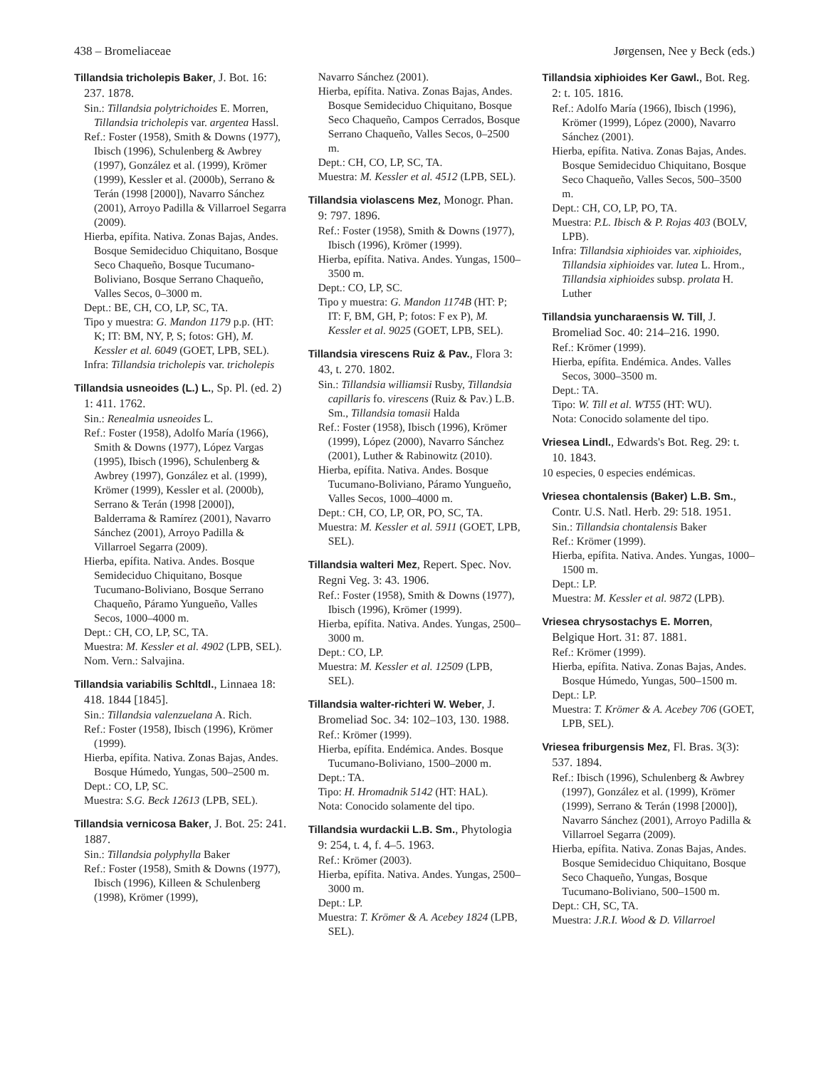438 – Bromeliaceae Jørgensen, Nee y Beck (eds.)
Tillandsia tricholepis Baker, J. Bot. 16: 237. 1878.
Sin.: Tillandsia polytrichoides E. Morren, Tillandsia tricholepis var. argentea Hassl.
Ref.: Foster (1958), Smith & Downs (1977), Ibisch (1996), Schulenberg & Awbrey (1997), González et al. (1999), Krömer (1999), Kessler et al. (2000b), Serrano & Terán (1998 [2000]), Navarro Sánchez (2001), Arroyo Padilla & Villarroel Segarra (2009).
Hierba, epífita. Nativa. Zonas Bajas, Andes. Bosque Semideciduo Chiquitano, Bosque Seco Chaqueño, Bosque Tucumano-Boliviano, Bosque Serrano Chaqueño, Valles Secos, 0–3000 m.
Dept.: BE, CH, CO, LP, SC, TA.
Tipo y muestra: G. Mandon 1179 p.p. (HT: K; IT: BM, NY, P, S; fotos: GH), M. Kessler et al. 6049 (GOET, LPB, SEL).
Infra: Tillandsia tricholepis var. tricholepis
Tillandsia usneoides (L.) L., Sp. Pl. (ed. 2) 1: 411. 1762.
Sin.: Renealmia usneoides L.
Ref.: Foster (1958), Adolfo María (1966), Smith & Downs (1977), López Vargas (1995), Ibisch (1996), Schulenberg & Awbrey (1997), González et al. (1999), Krömer (1999), Kessler et al. (2000b), Serrano & Terán (1998 [2000]), Balderrama & Ramírez (2001), Navarro Sánchez (2001), Arroyo Padilla & Villarroel Segarra (2009).
Hierba, epífita. Nativa. Andes. Bosque Semideciduo Chiquitano, Bosque Tucumano-Boliviano, Bosque Serrano Chaqueño, Páramo Yungueño, Valles Secos, 1000–4000 m.
Dept.: CH, CO, LP, SC, TA.
Muestra: M. Kessler et al. 4902 (LPB, SEL).
Nom. Vern.: Salvajina.
Tillandsia variabilis Schltdl., Linnaea 18: 418. 1844 [1845].
Sin.: Tillandsia valenzuelana A. Rich.
Ref.: Foster (1958), Ibisch (1996), Krömer (1999).
Hierba, epífita. Nativa. Zonas Bajas, Andes. Bosque Húmedo, Yungas, 500–2500 m.
Dept.: CO, LP, SC.
Muestra: S.G. Beck 12613 (LPB, SEL).
Tillandsia vernicosa Baker, J. Bot. 25: 241. 1887.
Sin.: Tillandsia polyphylla Baker
Ref.: Foster (1958), Smith & Downs (1977), Ibisch (1996), Killeen & Schulenberg (1998), Krömer (1999),
Navarro Sánchez (2001).
Hierba, epífita. Nativa. Zonas Bajas, Andes. Bosque Semideciduo Chiquitano, Bosque Seco Chaqueño, Campos Cerrados, Bosque Serrano Chaqueño, Valles Secos, 0–2500 m.
Dept.: CH, CO, LP, SC, TA.
Muestra: M. Kessler et al. 4512 (LPB, SEL).
Tillandsia violascens Mez, Monogr. Phan. 9: 797. 1896.
Ref.: Foster (1958), Smith & Downs (1977), Ibisch (1996), Krömer (1999).
Hierba, epífita. Nativa. Andes. Yungas, 1500–3500 m.
Dept.: CO, LP, SC.
Tipo y muestra: G. Mandon 1174B (HT: P; IT: F, BM, GH, P; fotos: F ex P), M. Kessler et al. 9025 (GOET, LPB, SEL).
Tillandsia virescens Ruiz & Pav., Flora 3: 43, t. 270. 1802.
Sin.: Tillandsia williamsii Rusby, Tillandsia capillaris fo. virescens (Ruiz & Pav.) L.B. Sm., Tillandsia tomasii Halda
Ref.: Foster (1958), Ibisch (1996), Krömer (1999), López (2000), Navarro Sánchez (2001), Luther & Rabinowitz (2010).
Hierba, epífita. Nativa. Andes. Bosque Tucumano-Boliviano, Páramo Yungueño, Valles Secos, 1000–4000 m.
Dept.: CH, CO, LP, OR, PO, SC, TA.
Muestra: M. Kessler et al. 5911 (GOET, LPB, SEL).
Tillandsia walteri Mez, Repert. Spec. Nov. Regni Veg. 3: 43. 1906.
Ref.: Foster (1958), Smith & Downs (1977), Ibisch (1996), Krömer (1999).
Hierba, epífita. Nativa. Andes. Yungas, 2500–3000 m.
Dept.: CO, LP.
Muestra: M. Kessler et al. 12509 (LPB, SEL).
Tillandsia walter-richteri W. Weber, J. Bromeliad Soc. 34: 102–103, 130. 1988.
Ref.: Krömer (1999).
Hierba, epífita. Endémica. Andes. Bosque Tucumano-Boliviano, 1500–2000 m.
Dept.: TA.
Tipo: H. Hromadnik 5142 (HT: HAL).
Nota: Conocido solamente del tipo.
Tillandsia wurdackii L.B. Sm., Phytologia 9: 254, t. 4, f. 4–5. 1963.
Ref.: Krömer (2003).
Hierba, epífita. Nativa. Andes. Yungas, 2500–3000 m.
Dept.: LP.
Muestra: T. Krömer & A. Acebey 1824 (LPB, SEL).
Tillandsia xiphioides Ker Gawl., Bot. Reg. 2: t. 105. 1816.
Ref.: Adolfo María (1966), Ibisch (1996), Krömer (1999), López (2000), Navarro Sánchez (2001).
Hierba, epífita. Nativa. Zonas Bajas, Andes. Bosque Semideciduo Chiquitano, Bosque Seco Chaqueño, Valles Secos, 500–3500 m.
Dept.: CH, CO, LP, PO, TA.
Muestra: P.L. Ibisch & P. Rojas 403 (BOLV, LPB).
Infra: Tillandsia xiphioides var. xiphioides, Tillandsia xiphioides var. lutea L. Hrom., Tillandsia xiphioides subsp. prolata H. Luther
Tillandsia yuncharaensis W. Till, J. Bromeliad Soc. 40: 214–216. 1990.
Ref.: Krömer (1999).
Hierba, epífita. Endémica. Andes. Valles Secos, 3000–3500 m.
Dept.: TA.
Tipo: W. Till et al. WT55 (HT: WU).
Nota: Conocido solamente del tipo.
Vriesea Lindl., Edwards's Bot. Reg. 29: t. 10. 1843.
10 especies, 0 especies endémicas.
Vriesea chontalensis (Baker) L.B. Sm., Contr. U.S. Natl. Herb. 29: 518. 1951.
Sin.: Tillandsia chontalensis Baker
Ref.: Krömer (1999).
Hierba, epífita. Nativa. Andes. Yungas, 1000–1500 m.
Dept.: LP.
Muestra: M. Kessler et al. 9872 (LPB).
Vriesea chrysostachys E. Morren, Belgique Hort. 31: 87. 1881.
Ref.: Krömer (1999).
Hierba, epífita. Nativa. Zonas Bajas, Andes. Bosque Húmedo, Yungas, 500–1500 m.
Dept.: LP.
Muestra: T. Krömer & A. Acebey 706 (GOET, LPB, SEL).
Vriesea friburgensis Mez, Fl. Bras. 3(3): 537. 1894.
Ref.: Ibisch (1996), Schulenberg & Awbrey (1997), González et al. (1999), Krömer (1999), Serrano & Terán (1998 [2000]), Navarro Sánchez (2001), Arroyo Padilla & Villarroel Segarra (2009).
Hierba, epífita. Nativa. Zonas Bajas, Andes. Bosque Semideciduo Chiquitano, Bosque Seco Chaqueño, Yungas, Bosque Tucumano-Boliviano, 500–1500 m.
Dept.: CH, SC, TA.
Muestra: J.R.I. Wood & D. Villarroel